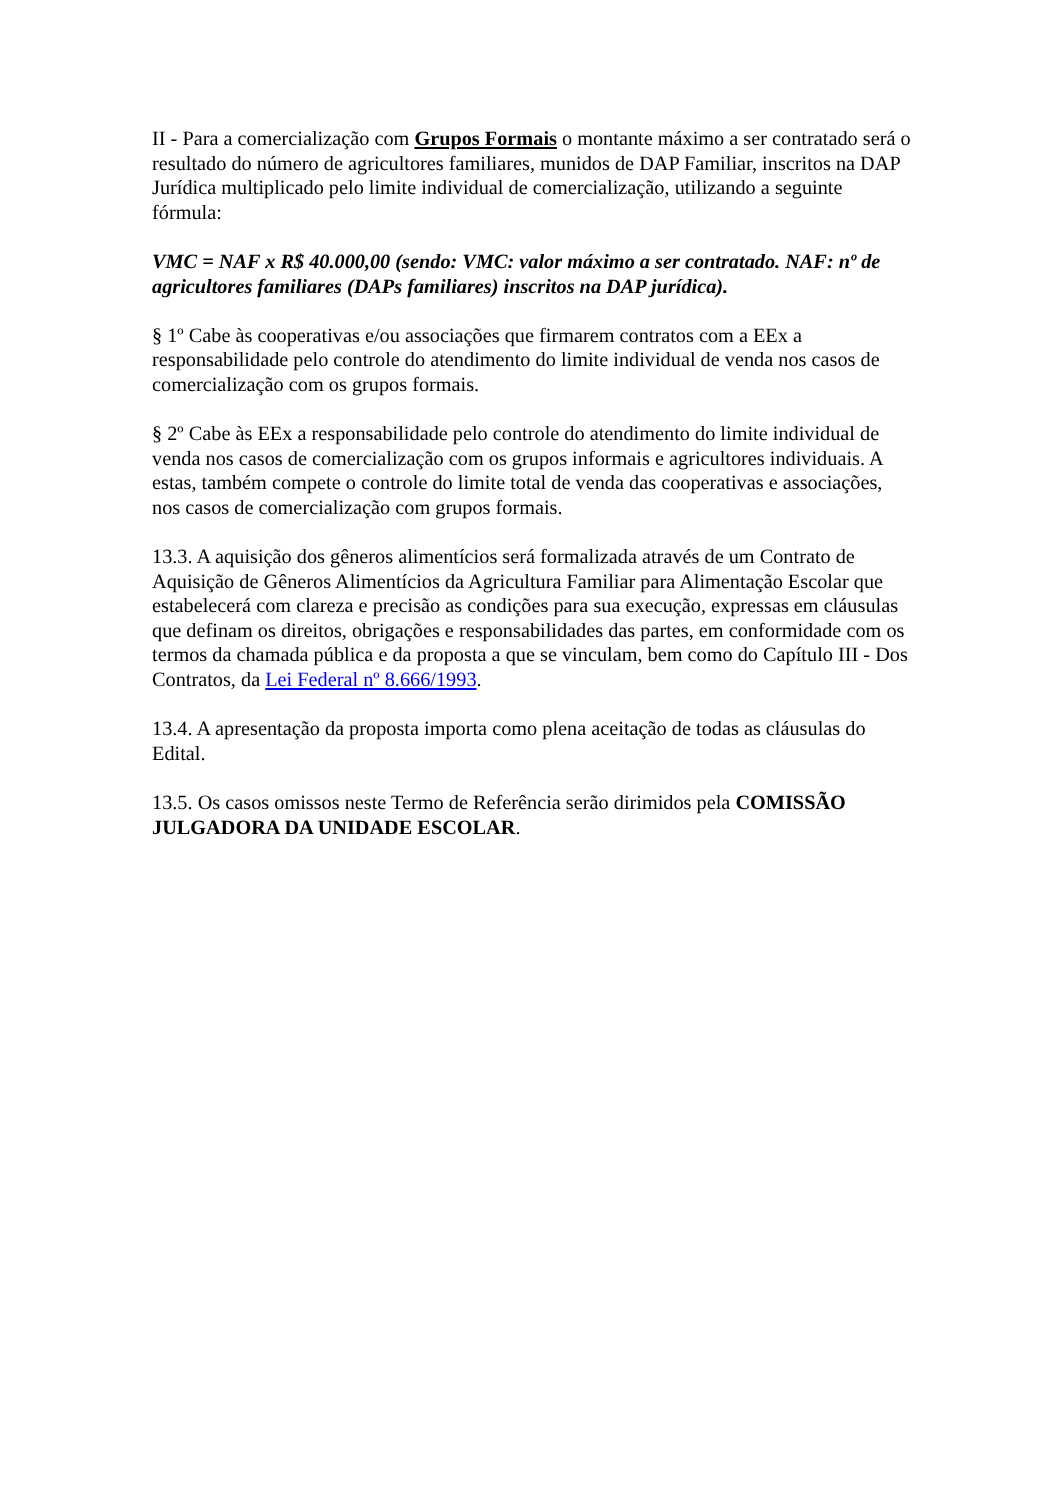II - Para a comercialização com Grupos Formais o montante máximo a ser contratado será o resultado do número de agricultores familiares, munidos de DAP Familiar, inscritos na DAP Jurídica multiplicado pelo limite individual de comercialização, utilizando a seguinte fórmula:
VMC = NAF x R$ 40.000,00 (sendo: VMC: valor máximo a ser contratado. NAF: nº de agricultores familiares (DAPs familiares) inscritos na DAP jurídica).
§ 1º Cabe às cooperativas e/ou associações que firmarem contratos com a EEx a responsabilidade pelo controle do atendimento do limite individual de venda nos casos de comercialização com os grupos formais.
§ 2º Cabe às EEx a responsabilidade pelo controle do atendimento do limite individual de venda nos casos de comercialização com os grupos informais e agricultores individuais. A estas, também compete o controle do limite total de venda das cooperativas e associações, nos casos de comercialização com grupos formais.
13.3. A aquisição dos gêneros alimentícios será formalizada através de um Contrato de Aquisição de Gêneros Alimentícios da Agricultura Familiar para Alimentação Escolar que estabelecerá com clareza e precisão as condições para sua execução, expressas em cláusulas que definam os direitos, obrigações e responsabilidades das partes, em conformidade com os termos da chamada pública e da proposta a que se vinculam, bem como do Capítulo III - Dos Contratos, da Lei Federal nº 8.666/1993.
13.4. A apresentação da proposta importa como plena aceitação de todas as cláusulas do Edital.
13.5. Os casos omissos neste Termo de Referência serão dirimidos pela COMISSÃO JULGADORA DA UNIDADE ESCOLAR.